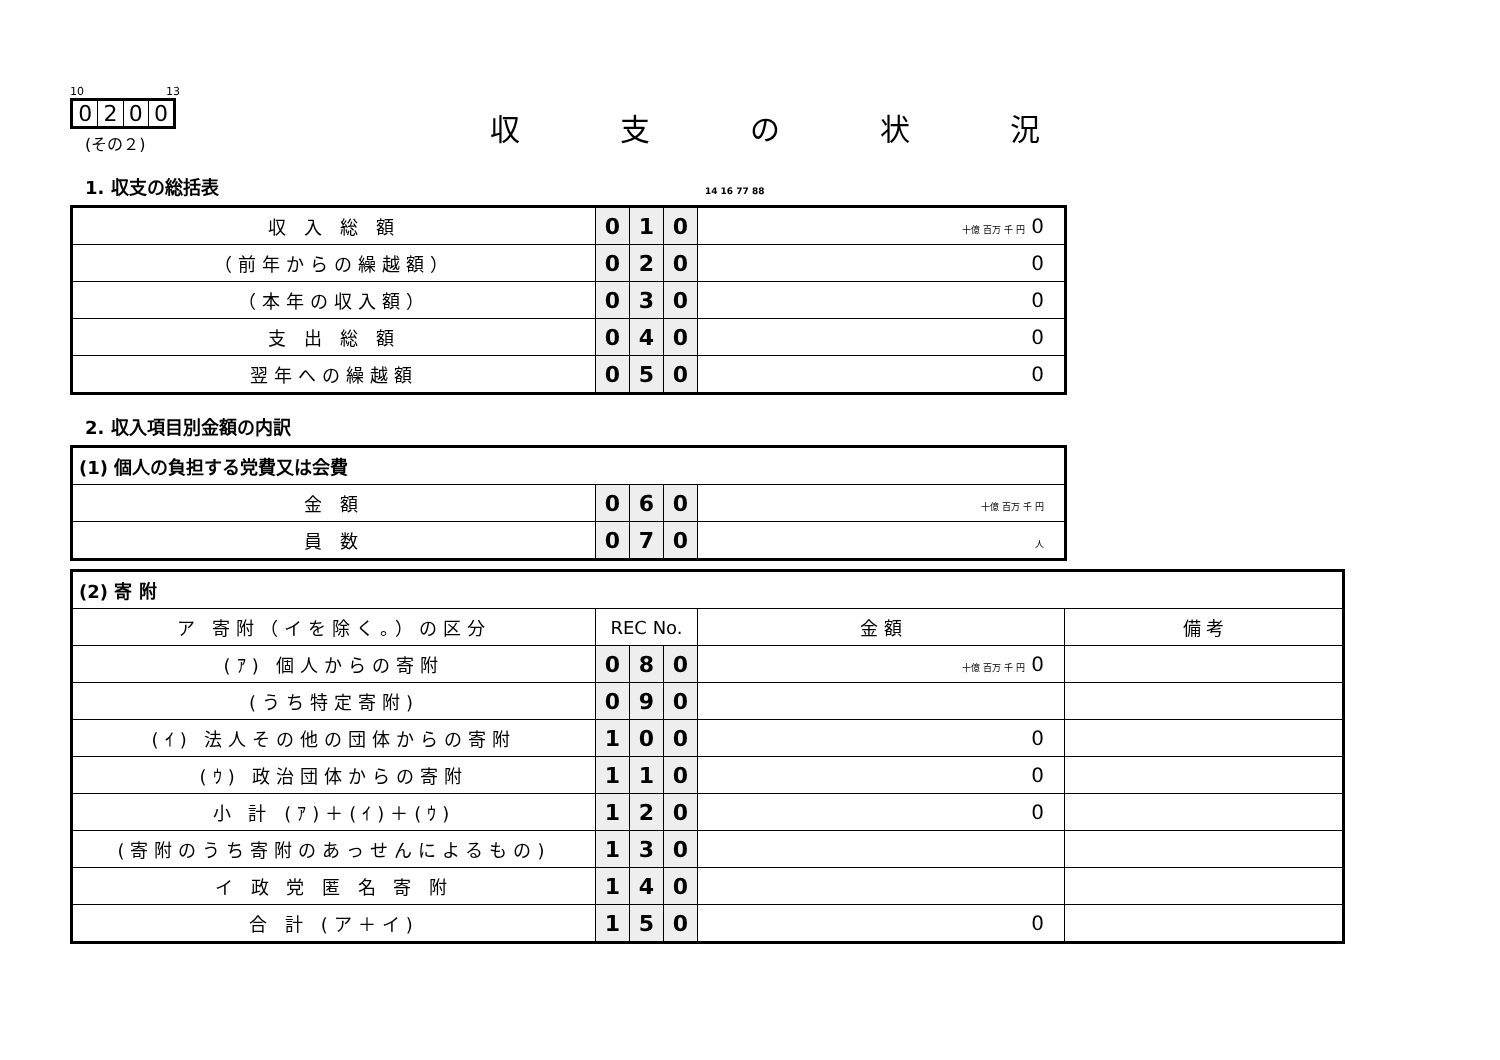10 13
0200
収支の状況
(その２)
1. 収支の総括表 14 16 77 88
| 収 入 総 額 | 0 | 1 | 0 | 十億 百万 千 円 0 |
| （前年からの繰越額） | 0 | 2 | 0 | 0 |
| （本年の収入額） | 0 | 3 | 0 | 0 |
| 支 出 総 額 | 0 | 4 | 0 | 0 |
| 翌年への繰越額 | 0 | 5 | 0 | 0 |
2. 収入項目別金額の内訳
| (1) 個人の負担する党費又は会費 | | | | |
| 金 額 | 0 | 6 | 0 | 十億 百万 千 円 |
| 員 数 | 0 | 7 | 0 | 人 |
| (2) 寄 附 | | | | | |
| ア 寄附（イを除く。）の区分 | REC No. | | | 金 額 | 備 考 |
| (ｱ) 個人からの寄附 | 0 | 8 | 0 | 十億 百万 千 円 0 | |
| (うち特定寄附) | 0 | 9 | 0 | | |
| (ｲ) 法人その他の団体からの寄附 | 1 | 0 | 0 | 0 | |
| (ｳ) 政治団体からの寄附 | 1 | 1 | 0 | 0 | |
| 小 計 (ｱ)＋(ｲ)＋(ｳ) | 1 | 2 | 0 | 0 | |
| (寄附のうち寄附のあっせんによるもの) | 1 | 3 | 0 | | |
| イ 政 党 匿 名 寄 附 | 1 | 4 | 0 | | |
| 合 計 (ア＋イ) | 1 | 5 | 0 | 0 | |